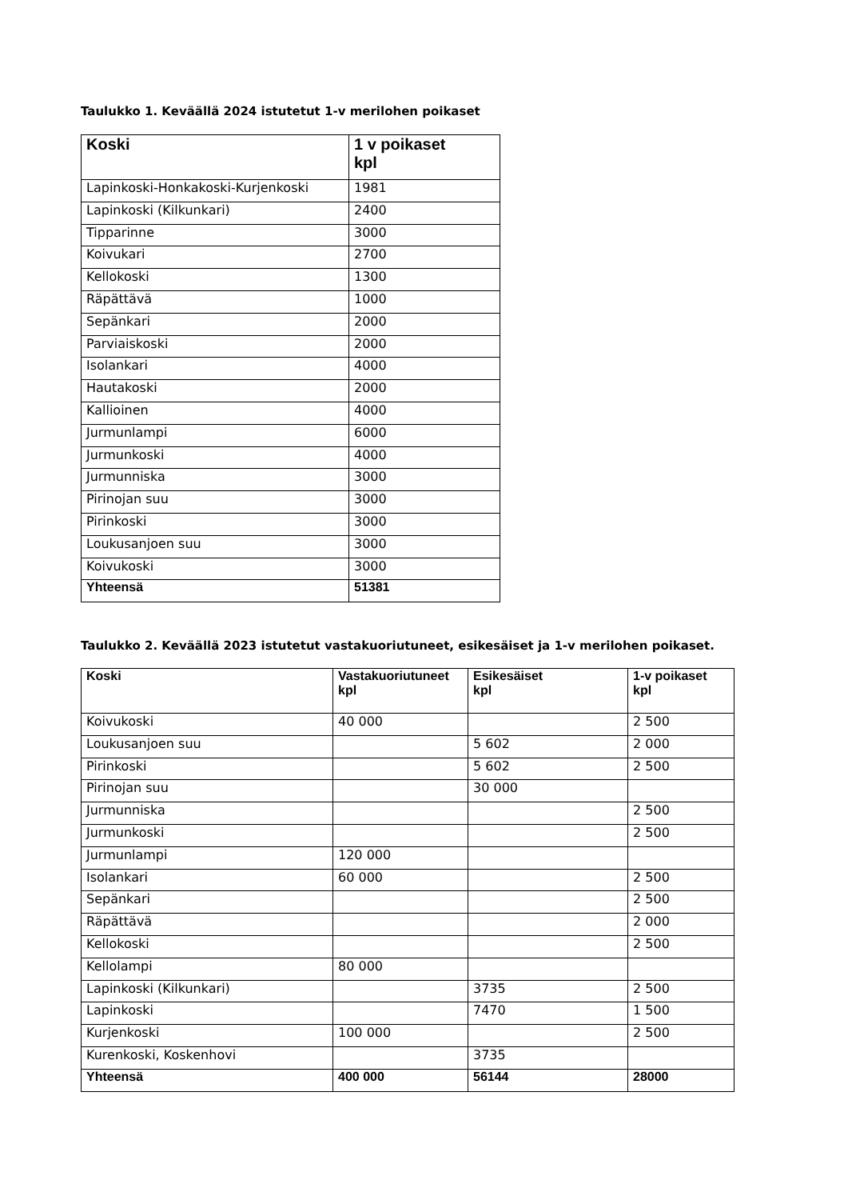Taulukko 1. Keväällä 2024 istutetut 1-v merilohen poikaset
| Koski | 1 v poikaset kpl |
| --- | --- |
| Lapinkoski-Honkakoski-Kurjenkoski | 1981 |
| Lapinkoski (Kilkunkari) | 2400 |
| Tipparinne | 3000 |
| Koivukari | 2700 |
| Kellokoski | 1300 |
| Räpättävä | 1000 |
| Sepänkari | 2000 |
| Parviaiskoski | 2000 |
| Isolankari | 4000 |
| Hautakoski | 2000 |
| Kallioinen | 4000 |
| Jurmunlampi | 6000 |
| Jurmunkoski | 4000 |
| Jurmunniska | 3000 |
| Pirinojan suu | 3000 |
| Pirinkoski | 3000 |
| Loukusanjoen suu | 3000 |
| Koivukoski | 3000 |
| Yhteensä | 51381 |
Taulukko 2. Keväällä 2023 istutetut vastakuoriutuneet, esikesäiset ja 1-v merilohen poikaset.
| Koski | Vastakuoriutuneet kpl | Esikesäiset kpl | 1-v poikaset kpl |
| --- | --- | --- | --- |
| Koivukoski | 40 000 | | 2 500 |
| Loukusanjoen suu | | 5 602 | 2 000 |
| Pirinkoski | | 5 602 | 2 500 |
| Pirinojan suu | | 30 000 | |
| Jurmunniska | | | 2 500 |
| Jurmunkoski | | | 2 500 |
| Jurmunlampi | 120 000 | | |
| Isolankari | 60 000 | | 2 500 |
| Sepänkari | | | 2 500 |
| Räpättävä | | | 2 000 |
| Kellokoski | | | 2 500 |
| Kellolampi | 80 000 | | |
| Lapinkoski (Kilkunkari) | | 3735 | 2 500 |
| Lapinkoski | | 7470 | 1 500 |
| Kurjenkoski | 100 000 | | 2 500 |
| Kurenkoski, Koskenhovi | | 3735 | |
| Yhteensä | 400 000 | 56144 | 28000 |